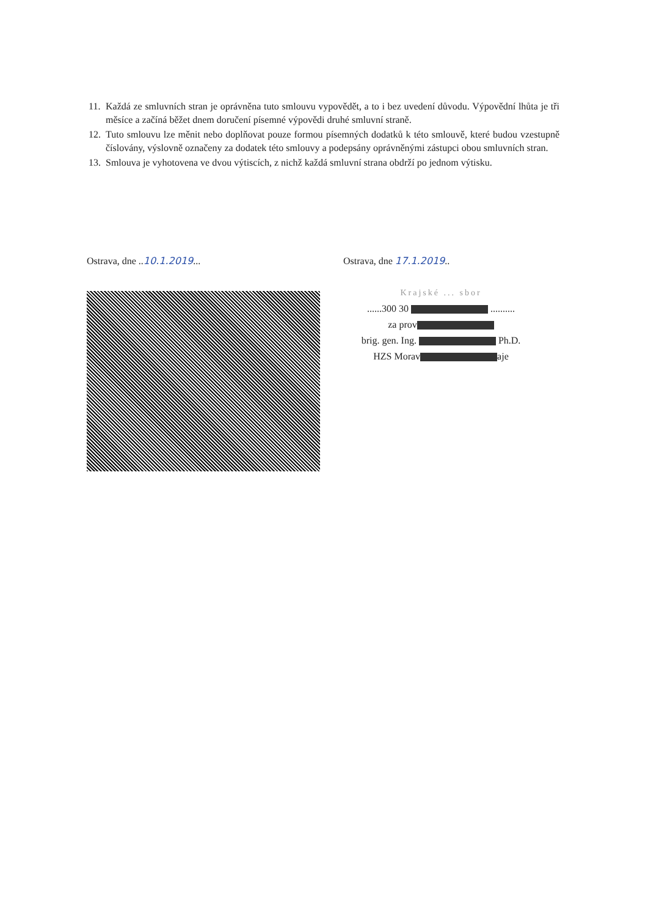11. Každá ze smluvních stran je oprávněna tuto smlouvu vypovědět, a to i bez uvedení důvodu. Výpovědní lhůta je tři měsíce a začíná běžet dnem doručení písemné výpovědi druhé smluvní straně.
12. Tuto smlouvu lze měnit nebo doplňovat pouze formou písemných dodatků k této smlouvě, které budou vzestupně číslovány, výslovně označeny za dodatek této smlouvy a podepsány oprávněnými zástupci obou smluvních stran.
13. Smlouva je vyhotovena ve dvou výtiscích, z nichž každá smluvní strana obdrží po jednom výtisku.
Ostrava, dne ..10.1.2019... Ostrava, dne 17.1.2019..
Krajské ... sbor
......300 30 ..........
za prov
brig. gen. Ing. Ph.D.
HZS Morav aje